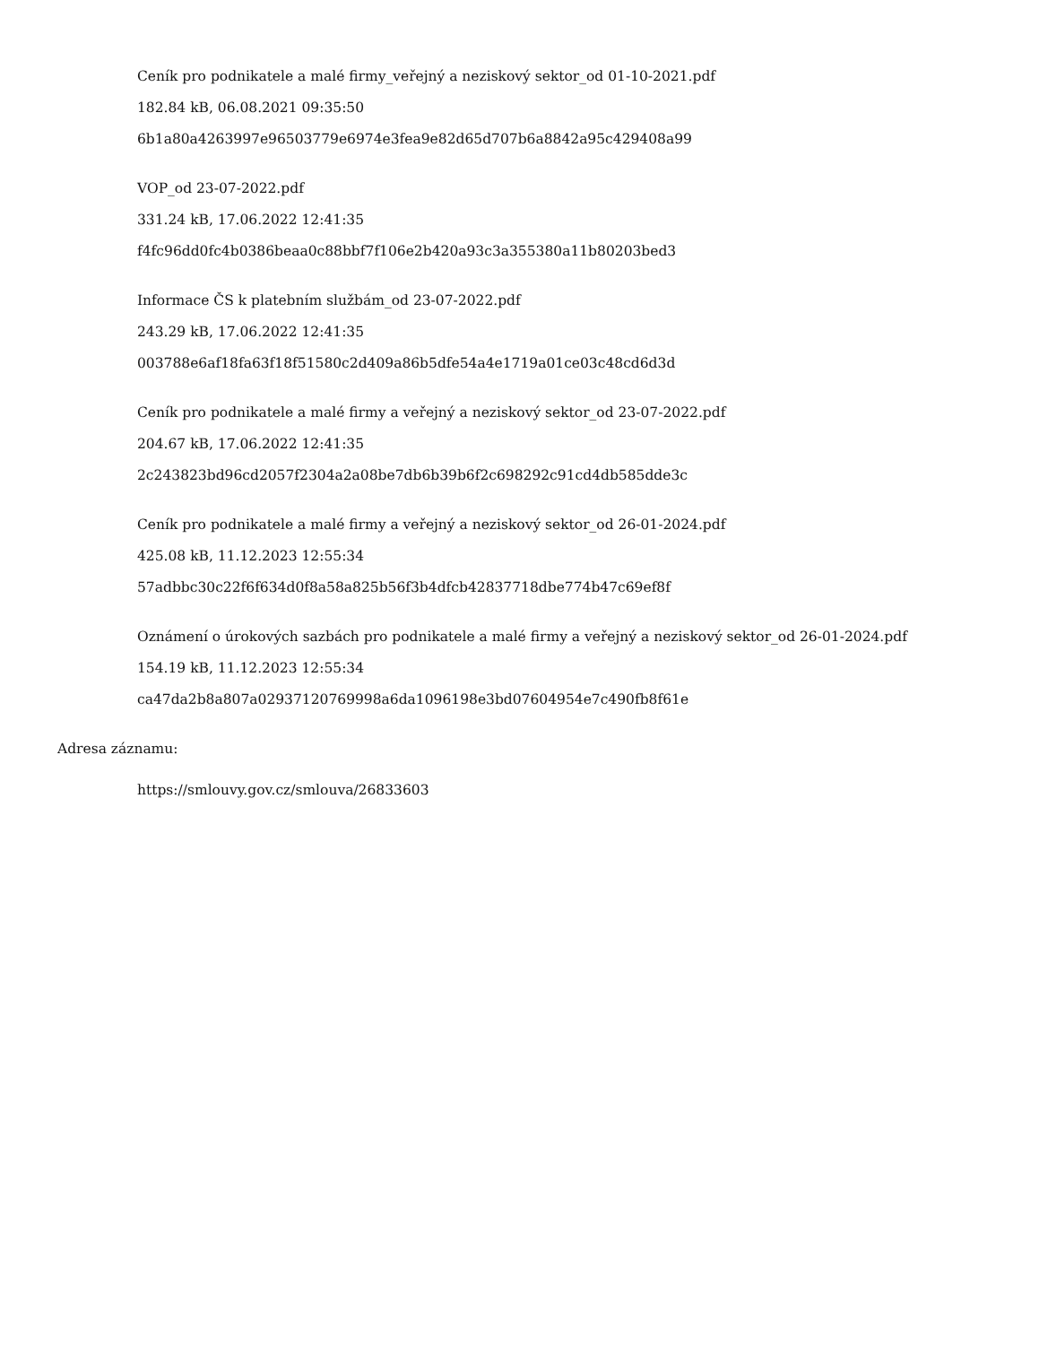Ceník pro podnikatele a malé firmy_veřejný a neziskový sektor_od 01-10-2021.pdf
182.84 kB, 06.08.2021 09:35:50
6b1a80a4263997e96503779e6974e3fea9e82d65d707b6a8842a95c429408a99
VOP_od 23-07-2022.pdf
331.24 kB, 17.06.2022 12:41:35
f4fc96dd0fc4b0386beaa0c88bbf7f106e2b420a93c3a355380a11b80203bed3
Informace ČS k platebním službám_od 23-07-2022.pdf
243.29 kB, 17.06.2022 12:41:35
003788e6af18fa63f18f51580c2d409a86b5dfe54a4e1719a01ce03c48cd6d3d
Ceník pro podnikatele a malé firmy a veřejný a neziskový sektor_od 23-07-2022.pdf
204.67 kB, 17.06.2022 12:41:35
2c243823bd96cd2057f2304a2a08be7db6b39b6f2c698292c91cd4db585dde3c
Ceník pro podnikatele a malé firmy a veřejný a neziskový sektor_od 26-01-2024.pdf
425.08 kB, 11.12.2023 12:55:34
57adbbc30c22f6f634d0f8a58a825b56f3b4dfcb42837718dbe774b47c69ef8f
Oznámení o úrokových sazbách pro podnikatele a malé firmy a veřejný a neziskový sektor_od 26-01-2024.pdf
154.19 kB, 11.12.2023 12:55:34
ca47da2b8a807a02937120769998a6da1096198e3bd07604954e7c490fb8f61e
Adresa záznamu:
https://smlouvy.gov.cz/smlouva/26833603